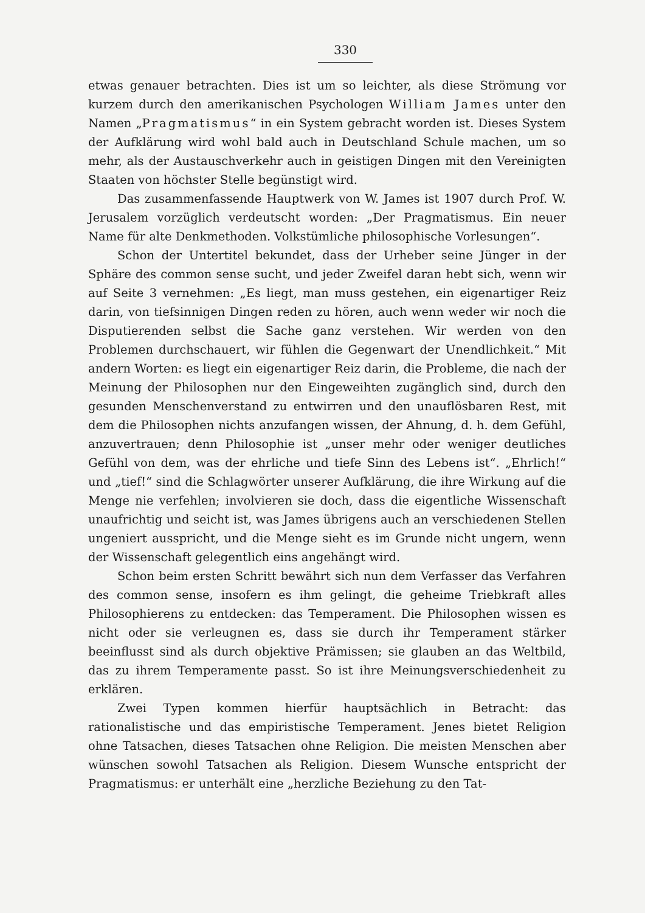330
etwas genauer betrachten. Dies ist um so leichter, als diese Strömung vor kurzem durch den amerikanischen Psychologen William James unter den Namen „Pragmatismus“ in ein System gebracht worden ist. Dieses System der Aufklärung wird wohl bald auch in Deutschland Schule machen, um so mehr, als der Austauschverkehr auch in geistigen Dingen mit den Vereinigten Staaten von höchster Stelle begünstigt wird.
Das zusammenfassende Hauptwerk von W. James ist 1907 durch Prof. W. Jerusalem vorzüglich verdeutscht worden: „Der Pragmatismus. Ein neuer Name für alte Denkmethoden. Volkstümliche philosophische Vorlesungen“.
Schon der Untertitel bekundet, dass der Urheber seine Jünger in der Sphäre des common sense sucht, und jeder Zweifel daran hebt sich, wenn wir auf Seite 3 vernehmen: „Es liegt, man muss gestehen, ein eigenartiger Reiz darin, von tiefsinnigen Dingen reden zu hören, auch wenn weder wir noch die Disputierenden selbst die Sache ganz verstehen. Wir werden von den Problemen durchschauert, wir fühlen die Gegenwart der Unendlichkeit.“ Mit andern Worten: es liegt ein eigenartiger Reiz darin, die Probleme, die nach der Meinung der Philosophen nur den Eingeweihten zugänglich sind, durch den gesunden Menschenverstand zu entwirren und den unauflösbaren Rest, mit dem die Philosophen nichts anzufangen wissen, der Ahnung, d. h. dem Gefühl, anzuvertrauen; denn Philosophie ist „unser mehr oder weniger deutliches Gefühl von dem, was der ehrliche und tiefe Sinn des Lebens ist“. „Ehrlich!“ und „tief!“ sind die Schlagwörter unserer Aufklärung, die ihre Wirkung auf die Menge nie verfehlen; involvieren sie doch, dass die eigentliche Wissenschaft unaufrichtig und seicht ist, was James übrigens auch an verschiedenen Stellen ungeniert ausspricht, und die Menge sieht es im Grunde nicht ungern, wenn der Wissenschaft gelegentlich eins angehängt wird.
Schon beim ersten Schritt bewährt sich nun dem Verfasser das Verfahren des common sense, insofern es ihm gelingt, die geheime Triebkraft alles Philosophierens zu entdecken: das Temperament. Die Philosophen wissen es nicht oder sie verleugnen es, dass sie durch ihr Temperament stärker beeinflusst sind als durch objektive Prämissen; sie glauben an das Weltbild, das zu ihrem Temperamente passt. So ist ihre Meinungsverschiedenheit zu erklären.
Zwei Typen kommen hierfür hauptsächlich in Betracht: das rationalistische und das empiristische Temperament. Jenes bietet Religion ohne Tatsachen, dieses Tatsachen ohne Religion. Die meisten Menschen aber wünschen sowohl Tatsachen als Religion. Diesem Wunsche entspricht der Pragmatismus: er unterhält eine „herzliche Beziehung zu den Tat-